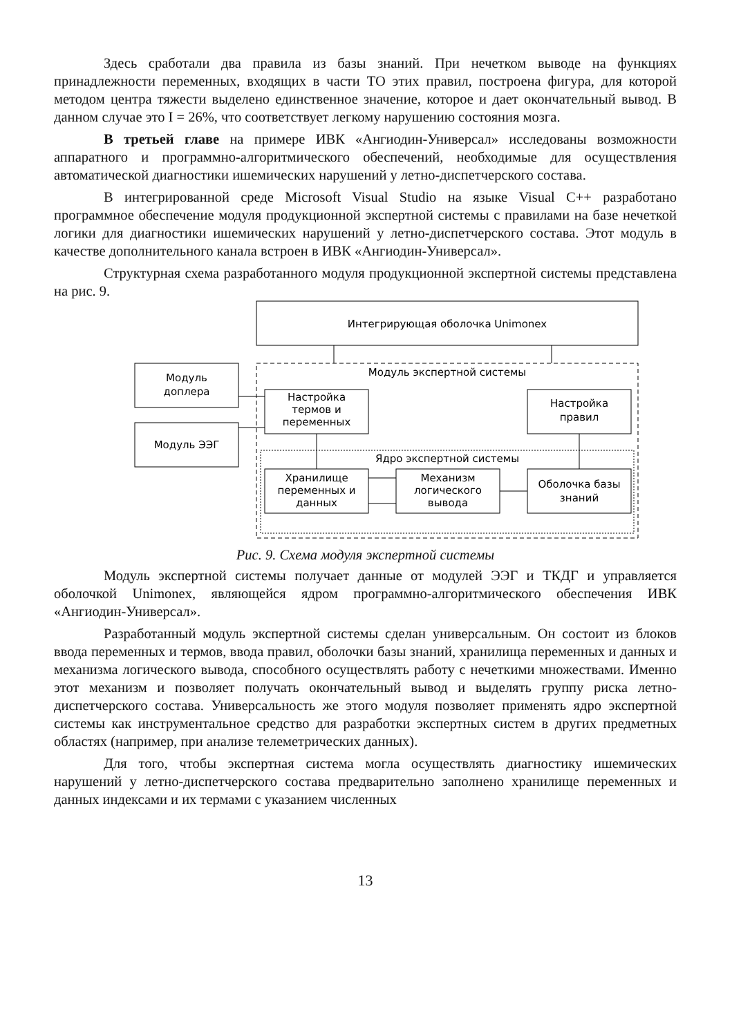Здесь сработали два правила из базы знаний. При нечетком выводе на функциях принадлежности переменных, входящих в части ТО этих правил, построена фигура, для которой методом центра тяжести выделено единственное значение, которое и дает окончательный вывод. В данном случае это I = 26%, что соответствует легкому нарушению состояния мозга.
В третьей главе на примере ИВК «Ангиодин-Универсал» исследованы возможности аппаратного и программно-алгоритмического обеспечений, необходимые для осуществления автоматической диагностики ишемических нарушений у летно-диспетчерского состава.
В интегрированной среде Microsoft Visual Studio на языке Visual C++ разработано программное обеспечение модуля продукционной экспертной системы с правилами на базе нечеткой логики для диагностики ишемических нарушений у летно-диспетчерского состава. Этот модуль в качестве дополнительного канала встроен в ИВК «Ангиодин-Универсал».
Структурная схема разработанного модуля продукционной экспертной системы представлена на рис. 9.
Интегрирующая оболочка Unimonex
Модуль экспертной системы
Модуль
доплера
Модуль ЭЭГ
Настройка
термов и
переменных
Настройка
правил
Ядро экспертной системы
Хранилище
переменных и
данных
Механизм
логического
вывода
Оболочка базы
знаний
Рис. 9. Схема модуля экспертной системы
Модуль экспертной системы получает данные от модулей ЭЭГ и ТКДГ и управляется оболочкой Unimonex, являющейся ядром программно-алгоритмического обеспечения ИВК «Ангиодин-Универсал».
Разработанный модуль экспертной системы сделан универсальным. Он состоит из блоков ввода переменных и термов, ввода правил, оболочки базы знаний, хранилища переменных и данных и механизма логического вывода, способного осуществлять работу с нечеткими множествами. Именно этот механизм и позволяет получать окончательный вывод и выделять группу риска летно-диспетчерского состава. Универсальность же этого модуля позволяет применять ядро экспертной системы как инструментальное средство для разработки экспертных систем в других предметных областях (например, при анализе телеметрических данных).
Для того, чтобы экспертная система могла осуществлять диагностику ишемических нарушений у летно-диспетчерского состава предварительно заполнено хранилище переменных и данных индексами и их термами с указанием численных
13